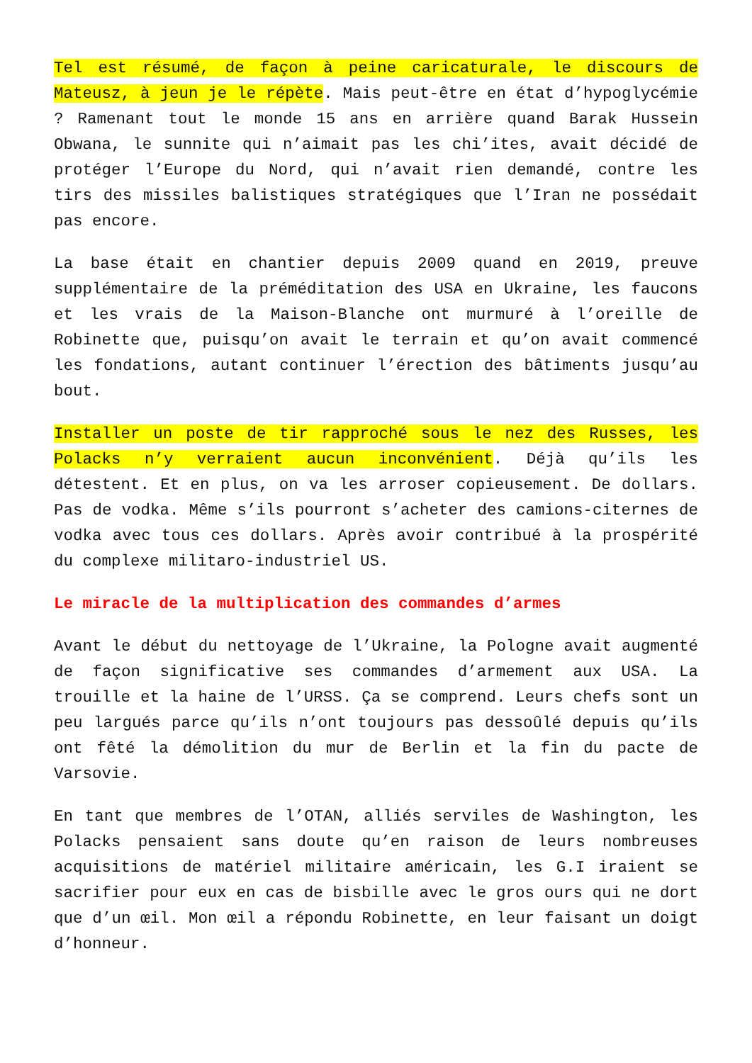Tel est résumé, de façon à peine caricaturale, le discours de Mateusz, à jeun je le répète. Mais peut-être en état d’hypoglycémie ? Ramenant tout le monde 15 ans en arrière quand Barak Hussein Obwana, le sunnite qui n’aimait pas les chi’ites, avait décidé de protéger l’Europe du Nord, qui n’avait rien demandé, contre les tirs des missiles balistiques stratégiques que l’Iran ne possédait pas encore.
La base était en chantier depuis 2009 quand en 2019, preuve supplémentaire de la préméditation des USA en Ukraine, les faucons et les vrais de la Maison-Blanche ont murmuré à l’oreille de Robinette que, puisqu’on avait le terrain et qu’on avait commencé les fondations, autant continuer l’érection des bâtiments jusqu’au bout.
Installer un poste de tir rapproché sous le nez des Russes, les Polacks n’y verraient aucun inconvénient. Déjà qu’ils les détestent. Et en plus, on va les arroser copieusement. De dollars. Pas de vodka. Même s’ils pourront s’acheter des camions-citernes de vodka avec tous ces dollars. Après avoir contribué à la prospérité du complexe militaro-industriel US.
Le miracle de la multiplication des commandes d’armes
Avant le début du nettoyage de l’Ukraine, la Pologne avait augmenté de façon significative ses commandes d’armement aux USA. La trouille et la haine de l’URSS. Ça se comprend. Leurs chefs sont un peu largués parce qu’ils n’ont toujours pas dessoûlé depuis qu’ils ont fêté la démolition du mur de Berlin et la fin du pacte de Varsovie.
En tant que membres de l’OTAN, alliés serviles de Washington, les Polacks pensaient sans doute qu’en raison de leurs nombreuses acquisitions de matériel militaire américain, les G.I iraient se sacrifier pour eux en cas de bisbille avec le gros ours qui ne dort que d’un œil. Mon œil a répondu Robinette, en leur faisant un doigt d’honneur.